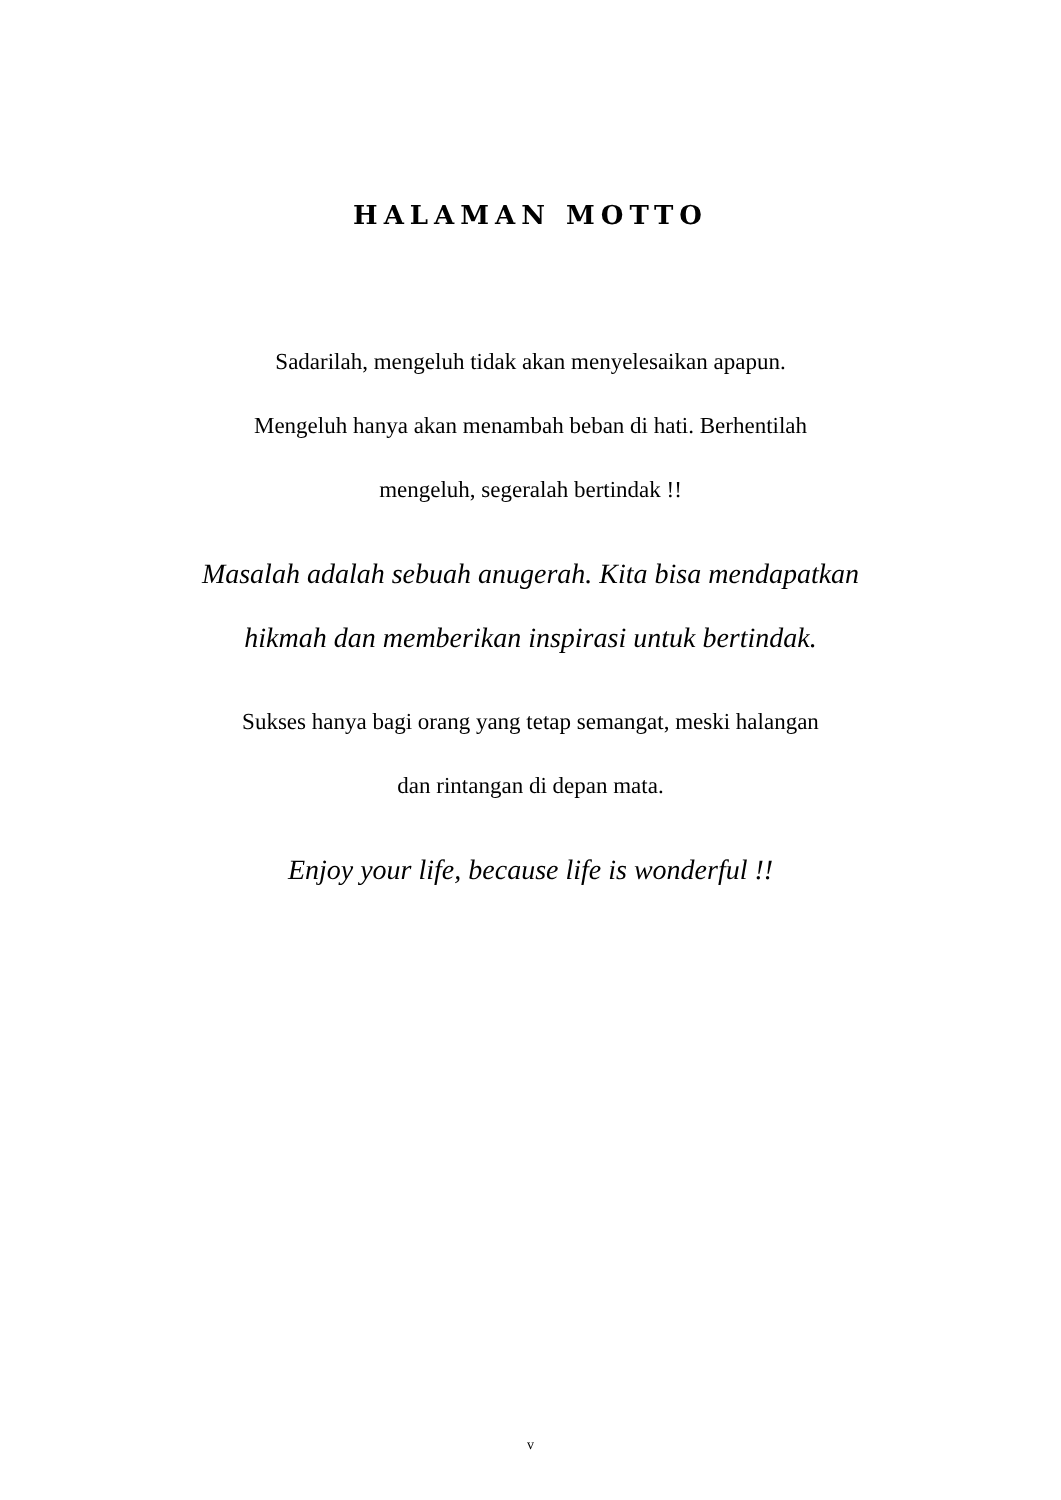HALAMAN MOTTO
Sadarilah, mengeluh tidak akan menyelesaikan apapun.
Mengeluh hanya akan menambah beban di hati. Berhentilah
mengeluh, segeralah bertindak !!
Masalah adalah sebuah anugerah. Kita bisa mendapatkan
hikmah dan memberikan inspirasi untuk bertindak.
Sukses hanya bagi orang yang tetap semangat, meski halangan
dan rintangan di depan mata.
Enjoy your life, because life is wonderful !!
v